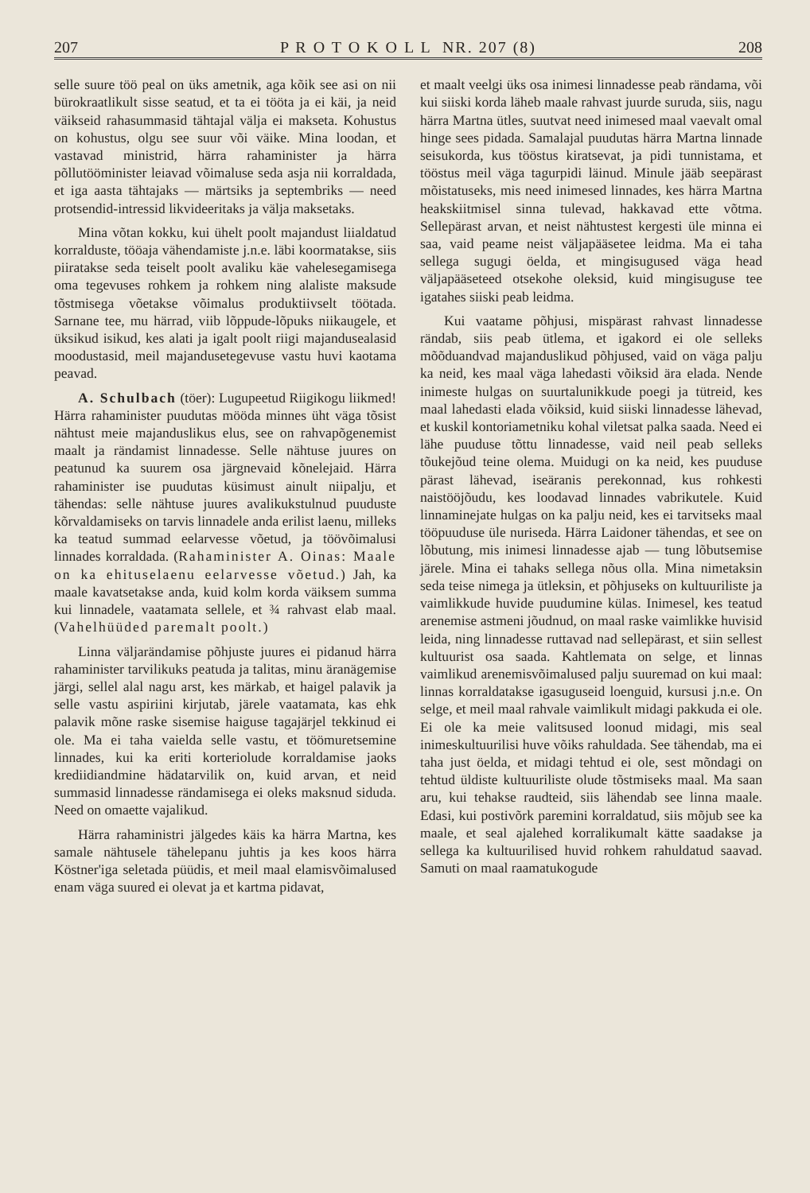207 P R O T O K O L L NR. 207 (8) 208
selle suure töö peal on üks ametnik, aga kõik see asi on nii bürokraatlikult sisse seatud, et ta ei tööta ja ei käi, ja neid väikseid rahasummasid tähtajal välja ei makseta. Kohustus on kohustus, olgu see suur või väike. Mina loodan, et vastavad ministrid, härra rahaminister ja härra põllutööminister leiavad võimaluse seda asja nii korraldada, et iga aasta tähtajaks — märtsiks ja septembriks — need protsendid-intressid likvideeritaks ja välja maksetaks.
Mina võtan kokku, kui ühelt poolt majandust liialdatud korralduste, tööaja vähendamiste j.n.e. läbi koormatakse, siis piiratakse seda teiselt poolt avaliku käe vahelesegamisega oma tegevuses rohkem ja rohkem ning alaliste maksude tõstmisega võetakse võimalus produktiivselt töötada. Sarnane tee, mu härrad, viib lõppude-lõpuks niikaugele, et üksikud isikud, kes alati ja igalt poolt riigi majandusealasid moodustasid, meil majandusetegevuse vastu huvi kaotama peavad.
A. Schulbach (töer): Lugupeetud Riigikogu liikmed! Härra rahaminister puudutas mööda minnes üht väga tõsist nähtust meie majanduslikus elus, see on rahvapõgenemist maalt ja rändamist linnadesse. Selle nähtuse juures on peatunud ka suurem osa järgnevaid kõnelejaid. Härra rahaminister ise puudutas küsimust ainult niipalju, et tähendas: selle nähtuse juures avalikukstulnud puuduste kõrvaldamiseks on tarvis linnadele anda erilist laenu, milleks ka teatud summad eelarvesse võetud, ja töövõimalusi linnades korraldada. (Rahaminister A. Oinas: Maale on ka ehituselaenu eelarvesse võetud.) Jah, ka maale kavatsetakse anda, kuid kolm korda väiksem summa kui linnadele, vaatamata sellele, et ¾ rahvast elab maal. (Vahelhüüded paremalt poolt.)
Linna väljarändamise põhjuste juures ei pidanud härra rahaminister tarvilikuks peatuda ja talitas, minu äranägemise järgi, sellel alal nagu arst, kes märkab, et haigel palavik ja selle vastu aspiriini kirjutab, järele vaatamata, kas ehk palavik mõne raske sisemise haiguse tagajärjel tekkinud ei ole. Ma ei taha vaielda selle vastu, et töömuretsemine linnades, kui ka eriti korteriolude korraldamise jaoks krediidiandmine hädatarvilik on, kuid arvan, et neid summasid linnadesse rändamisega ei oleks maksnud siduda. Need on omaette vajalikud.
Härra rahaministri jälgedes käis ka härra Martna, kes samale nähtusele tähelepanu juhtis ja kes koos härra Köstner'iga seletada püüdis, et meil maal elamisvõimalused enam väga suured ei olevat ja et kartma pidavat,
et maalt veelgi üks osa inimesi linnadesse peab rändama, või kui siiski korda läheb maale rahvast juurde suruda, siis, nagu härra Martna ütles, suutvat need inimesed maal vaevalt omal hinge sees pidada. Samalajal puudutas härra Martna linnade seisukorda, kus tööstus kiratsevat, ja pidi tunnistama, et tööstus meil väga tagurpidi läinud. Minule jääb seepärast mõistatuseks, mis need inimesed linnades, kes härra Martna heakskiitmisel sinna tulevad, hakkavad ette võtma. Sellepärast arvan, et neist nähtustest kergesti üle minna ei saa, vaid peame neist väljapääsetee leidma. Ma ei taha sellega sugugi öelda, et mingisugused väga head väljapääseteed otsekohe oleksid, kuid mingisuguse tee igatahes siiski peab leidma.
Kui vaatame põhjusi, mispärast rahvast linnadesse rändab, siis peab ütlema, et igakord ei ole selleks mõõduandvad majanduslikud põhjused, vaid on väga palju ka neid, kes maal väga lahedasti võiksid ära elada. Nende inimeste hulgas on suurtalunikkude poegi ja tütreid, kes maal lahedasti elada võiksid, kuid siiski linnadesse lähevad, et kuskil kontoriametniku kohal viletsat palka saada. Need ei lähe puuduse tõttu linnadesse, vaid neil peab selleks tõukejõud teine olema. Muidugi on ka neid, kes puuduse pärast lähevad, iseäranis perekonnad, kus rohkesti naistööjõudu, kes loodavad linnades vabrikutele. Kuid linnaminejate hulgas on ka palju neid, kes ei tarvitseks maal tööpuuduse üle nuriseda. Härra Laidoner tähendas, et see on lõbutung, mis inimesi linnadesse ajab — tung lõbutsemise järele. Mina ei tahaks sellega nõus olla. Mina nimetaksin seda teise nimega ja ütleksin, et põhjuseks on kultuuriliste ja vaimlikkude huvide puudumine külas. Inimesel, kes teatud arenemise astmeni jõudnud, on maal raske vaimlikke huvisid leida, ning linnadesse ruttavad nad sellepärast, et siin sellest kultuurist osa saada. Kahtlemata on selge, et linnas vaimlikud arenemisvõimalused palju suuremad on kui maal: linnas korraldatakse igasuguseid loenguid, kursusi j.n.e. On selge, et meil maal rahvale vaimlikult midagi pakkuda ei ole. Ei ole ka meie valitsused loonud midagi, mis seal inimeskultuurilisi huve võiks rahuldada. See tähendab, ma ei taha just öelda, et midagi tehtud ei ole, sest mõndagi on tehtud üldiste kultuuriliste olude tõstmiseks maal. Ma saan aru, kui tehakse raudteid, siis lähendab see linna maale. Edasi, kui postivõrk paremini korraldatud, siis mõjub see ka maale, et seal ajalehed korralikumalt kätte saadakse ja sellega ka kultuurilised huvid rohkem rahuldatud saavad. Samuti on maal raamatukogude